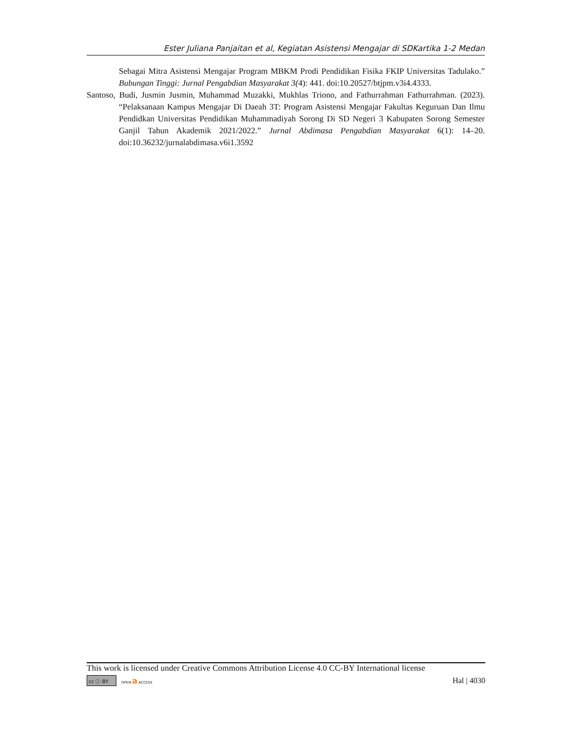Ester Juliana Panjaitan et al, Kegiatan Asistensi Mengajar di SDKartika 1-2 Medan
Sebagai Mitra Asistensi Mengajar Program MBKM Prodi Pendidikan Fisika FKIP Universitas Tadulako.” Bubungan Tinggi: Jurnal Pengabdian Masyarakat 3(4): 441. doi:10.20527/btjpm.v3i4.4333.
Santoso, Budi, Jusmin Jusmin, Muhammad Muzakki, Mukhlas Triono, and Fathurrahman Fathurrahman. (2023). “Pelaksanaan Kampus Mengajar Di Daeah 3T: Program Asistensi Mengajar Fakultas Keguruan Dan Ilmu Pendidkan Universitas Pendidikan Muhammadiyah Sorong Di SD Negeri 3 Kabupaten Sorong Semester Ganjil Tahun Akademik 2021/2022.” Jurnal Abdimasa Pengabdian Masyarakat 6(1): 14–20. doi:10.36232/jurnalabdimasa.v6i1.3592
This work is licensed under Creative Commons Attribution License 4.0 CC-BY International license
cc ⓘ BY
OPEN a ACCESS
Hal | 4030